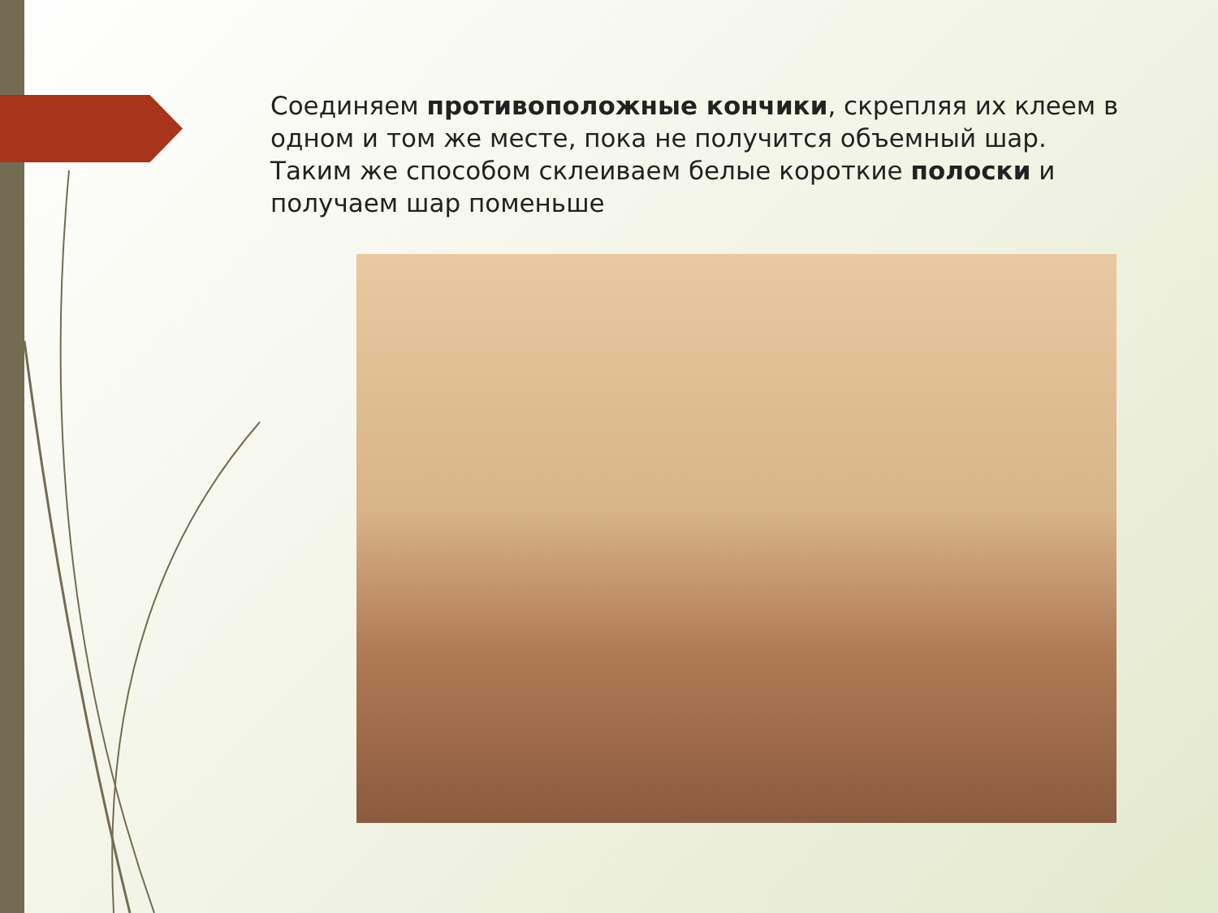Соединяем противоположные кончики, скрепляя их клеем в одном и том же месте, пока не получится объемный шар. Таким же способом склеиваем белые короткие полоски и получаем шар поменьше